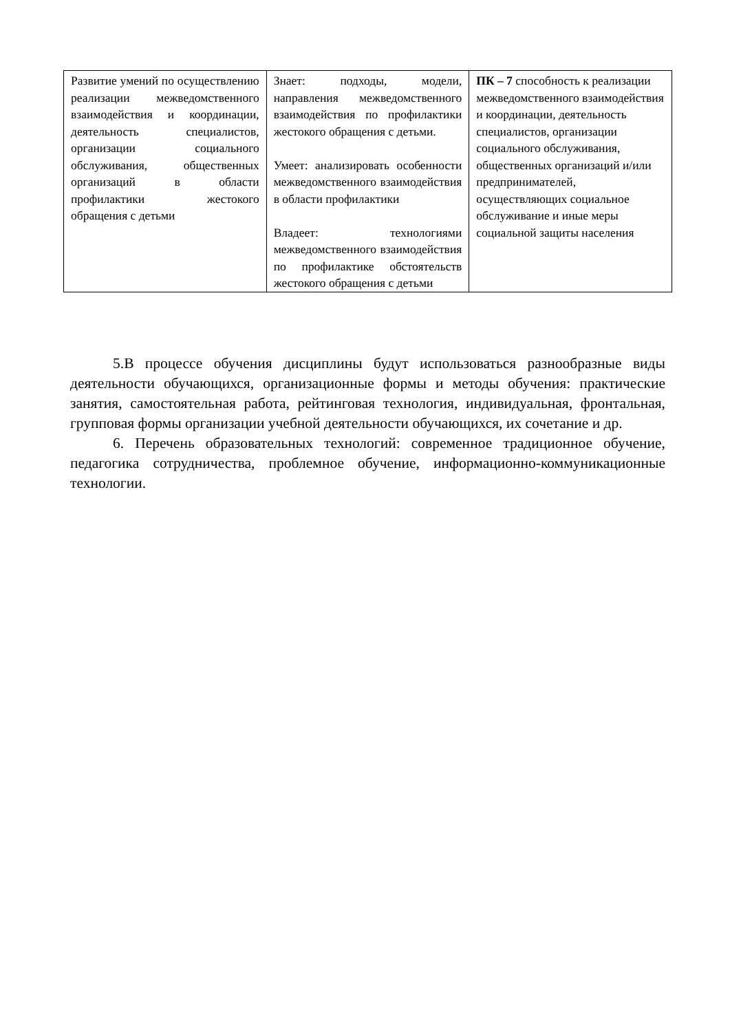| Развитие умений по осуществлению реализации межведомственного взаимодействия и координации, деятельность специалистов, организации социального обслуживания, общественных организаций в области профилактики жестокого обращения с детьми | Знает: подходы, модели, направления межведомственного взаимодействия по профилактики жестокого обращения с детьми. Умеет: анализировать особенности межведомственного взаимодействия в области профилактики Владеет: технологиями межведомственного взаимодействия по профилактике обстоятельств жестокого обращения с детьми | ПК – 7 способность к реализации межведомственного взаимодействия и координации, деятельность специалистов, организации социального обслуживания, общественных организаций и/или предпринимателей, осуществляющих социальное обслуживание и иные меры социальной защиты населения |
5.В процессе обучения дисциплины будут использоваться разнообразные виды деятельности обучающихся, организационные формы и методы обучения: практические занятия, самостоятельная работа, рейтинговая технология, индивидуальная, фронтальная, групповая формы организации учебной деятельности обучающихся, их сочетание и др.
6. Перечень образовательных технологий: современное традиционное обучение, педагогика сотрудничества, проблемное обучение, информационно-коммуникационные технологии.